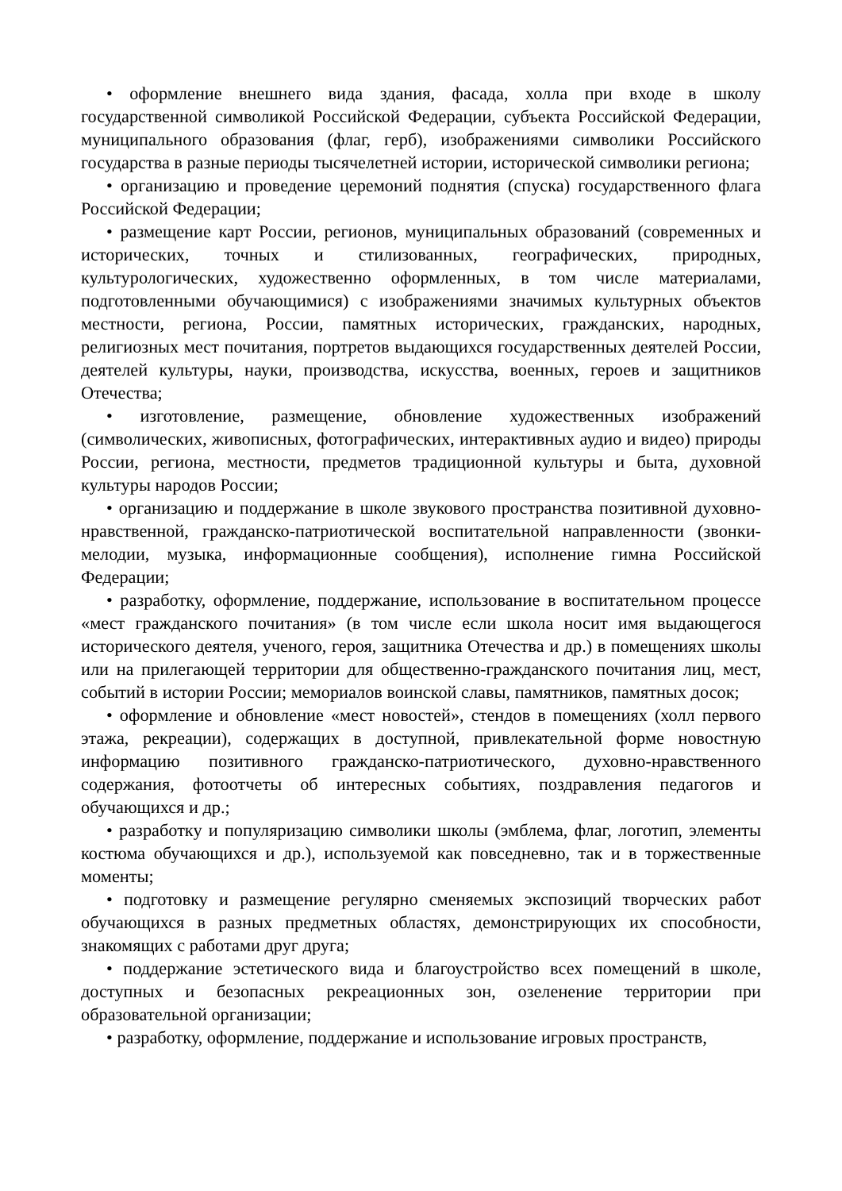• оформление внешнего вида здания, фасада, холла при входе в школу государственной символикой Российской Федерации, субъекта Российской Федерации, муниципального образования (флаг, герб), изображениями символики Российского государства в разные периоды тысячелетней истории, исторической символики региона;
• организацию и проведение церемоний поднятия (спуска) государственного флага Российской Федерации;
• размещение карт России, регионов, муниципальных образований (современных и исторических, точных и стилизованных, географических, природных, культурологических, художественно оформленных, в том числе материалами, подготовленными обучающимися) с изображениями значимых культурных объектов местности, региона, России, памятных исторических, гражданских, народных, религиозных мест почитания, портретов выдающихся государственных деятелей России, деятелей культуры, науки, производства, искусства, военных, героев и защитников Отечества;
• изготовление, размещение, обновление художественных изображений (символических, живописных, фотографических, интерактивных аудио и видео) природы России, региона, местности, предметов традиционной культуры и быта, духовной культуры народов России;
• организацию и поддержание в школе звукового пространства позитивной духовно-нравственной, гражданско-патриотической воспитательной направленности (звонки-мелодии, музыка, информационные сообщения), исполнение гимна Российской Федерации;
• разработку, оформление, поддержание, использование в воспитательном процессе «мест гражданского почитания» (в том числе если школа носит имя выдающегося исторического деятеля, ученого, героя, защитника Отечества и др.) в помещениях школы или на прилегающей территории для общественно-гражданского почитания лиц, мест, событий в истории России; мемориалов воинской славы, памятников, памятных досок;
• оформление и обновление «мест новостей», стендов в помещениях (холл первого этажа, рекреации), содержащих в доступной, привлекательной форме новостную информацию позитивного гражданско-патриотического, духовно-нравственного содержания, фотоотчеты об интересных событиях, поздравления педагогов и обучающихся и др.;
• разработку и популяризацию символики школы (эмблема, флаг, логотип, элементы костюма обучающихся и др.), используемой как повседневно, так и в торжественные моменты;
• подготовку и размещение регулярно сменяемых экспозиций творческих работ обучающихся в разных предметных областях, демонстрирующих их способности, знакомящих с работами друг друга;
• поддержание эстетического вида и благоустройство всех помещений в школе, доступных и безопасных рекреационных зон, озеленение территории при образовательной организации;
• разработку, оформление, поддержание и использование игровых пространств,